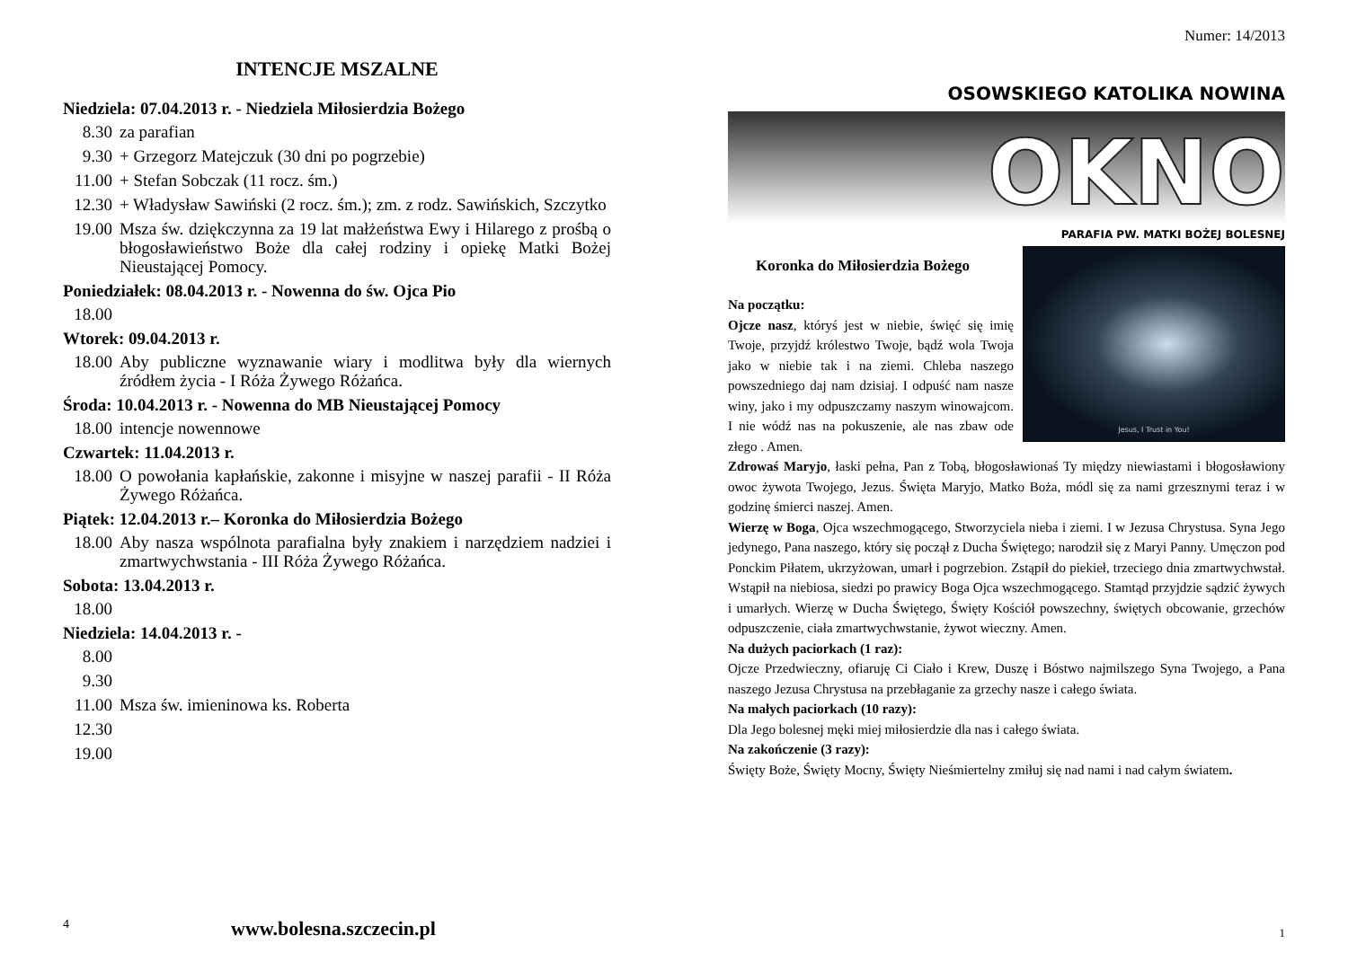INTENCJE MSZALNE
Niedziela: 07.04.2013 r. - Niedziela Miłosierdzia Bożego
8.30 za parafian
9.30 + Grzegorz Matejczuk (30 dni po pogrzebie)
11.00 + Stefan Sobczak (11 rocz. śm.)
12.30 + Władysław Sawiński (2 rocz. śm.); zm. z rodz. Sawińskich, Szczytko
19.00 Msza św. dziękczynna za 19 lat małżeństwa Ewy i Hilarego z prośbą o błogosławieństwo Boże dla całej rodziny i opiekę Matki Bożej Nieustającej Pomocy.
Poniedziałek: 08.04.2013 r. - Nowenna do św. Ojca Pio
18.00
Wtorek: 09.04.2013 r.
18.00 Aby publiczne wyznawanie wiary i modlitwa były dla wiernych źródłem życia - I Róża Żywego Różańca.
Środa: 10.04.2013 r. - Nowenna do MB Nieustającej Pomocy
18.00 intencje nowennowe
Czwartek: 11.04.2013 r.
18.00 O powołania kapłańskie, zakonne i misyjne w naszej parafii - II Róża Żywego Różańca.
Piątek: 12.04.2013 r.– Koronka do Miłosierdzia Bożego
18.00 Aby nasza wspólnota parafialna były znakiem i narzędziem nadziei i zmartwychwstania - III Róża Żywego Różańca.
Sobota: 13.04.2013 r.
18.00
Niedziela: 14.04.2013 r. -
8.00
9.30
11.00 Msza św. imieninowa ks. Roberta
12.30
19.00
4 www.bolesna.szczecin.pl
Numer: 14/2013
OSOWSKIEGO KATOLIKA NOWINA
OKNO
PARAFIA PW. MATKI BOŻEJ BOLESNEJ
Jesus, I Trust in You!
Koronka do Miłosierdzia Bożego
Na początku:
Ojcze nasz, któryś jest w niebie, święć się imię Twoje, przyjdź królestwo Twoje, bądź wola Twoja jako w niebie tak i na ziemi. Chleba naszego powszedniego daj nam dzisiaj. I odpuść nam nasze winy, jako i my odpuszczamy naszym winowajcom. I nie wódź nas na pokuszenie, ale nas zbaw ode złego . Amen.
Zdrowaś Maryjo, łaski pełna, Pan z Tobą, błogosławionaś Ty między niewiastami i błogosławiony owoc żywota Twojego, Jezus. Święta Maryjo, Matko Boża, módl się za nami grzesznymi teraz i w godzinę śmierci naszej. Amen.
Wierzę w Boga, Ojca wszechmogącego, Stworzyciela nieba i ziemi. I w Jezusa Chrystusa. Syna Jego jedynego, Pana naszego, który się począł z Ducha Świętego; narodził się z Maryi Panny. Umęczon pod Ponckim Piłatem, ukrzyżowan, umarł i pogrzebion. Zstąpił do piekieł, trzeciego dnia zmartwychwstał. Wstąpił na niebiosa, siedzi po prawicy Boga Ojca wszechmogącego. Stamtąd przyjdzie sądzić żywych i umarłych. Wierzę w Ducha Świętego, Święty Kościół powszechny, świętych obcowanie, grzechów odpuszczenie, ciała zmartwychwstanie, żywot wieczny. Amen.
Na dużych paciorkach (1 raz):
Ojcze Przedwieczny, ofiaruję Ci Ciało i Krew, Duszę i Bóstwo najmilszego Syna Twojego, a Pana naszego Jezusa Chrystusa na przebłaganie za grzechy nasze i całego świata.
Na małych paciorkach (10 razy):
Dla Jego bolesnej męki miej miłosierdzie dla nas i całego świata.
Na zakończenie (3 razy):
Święty Boże, Święty Mocny, Święty Nieśmiertelny zmiłuj się nad nami i nad całym światem.
1